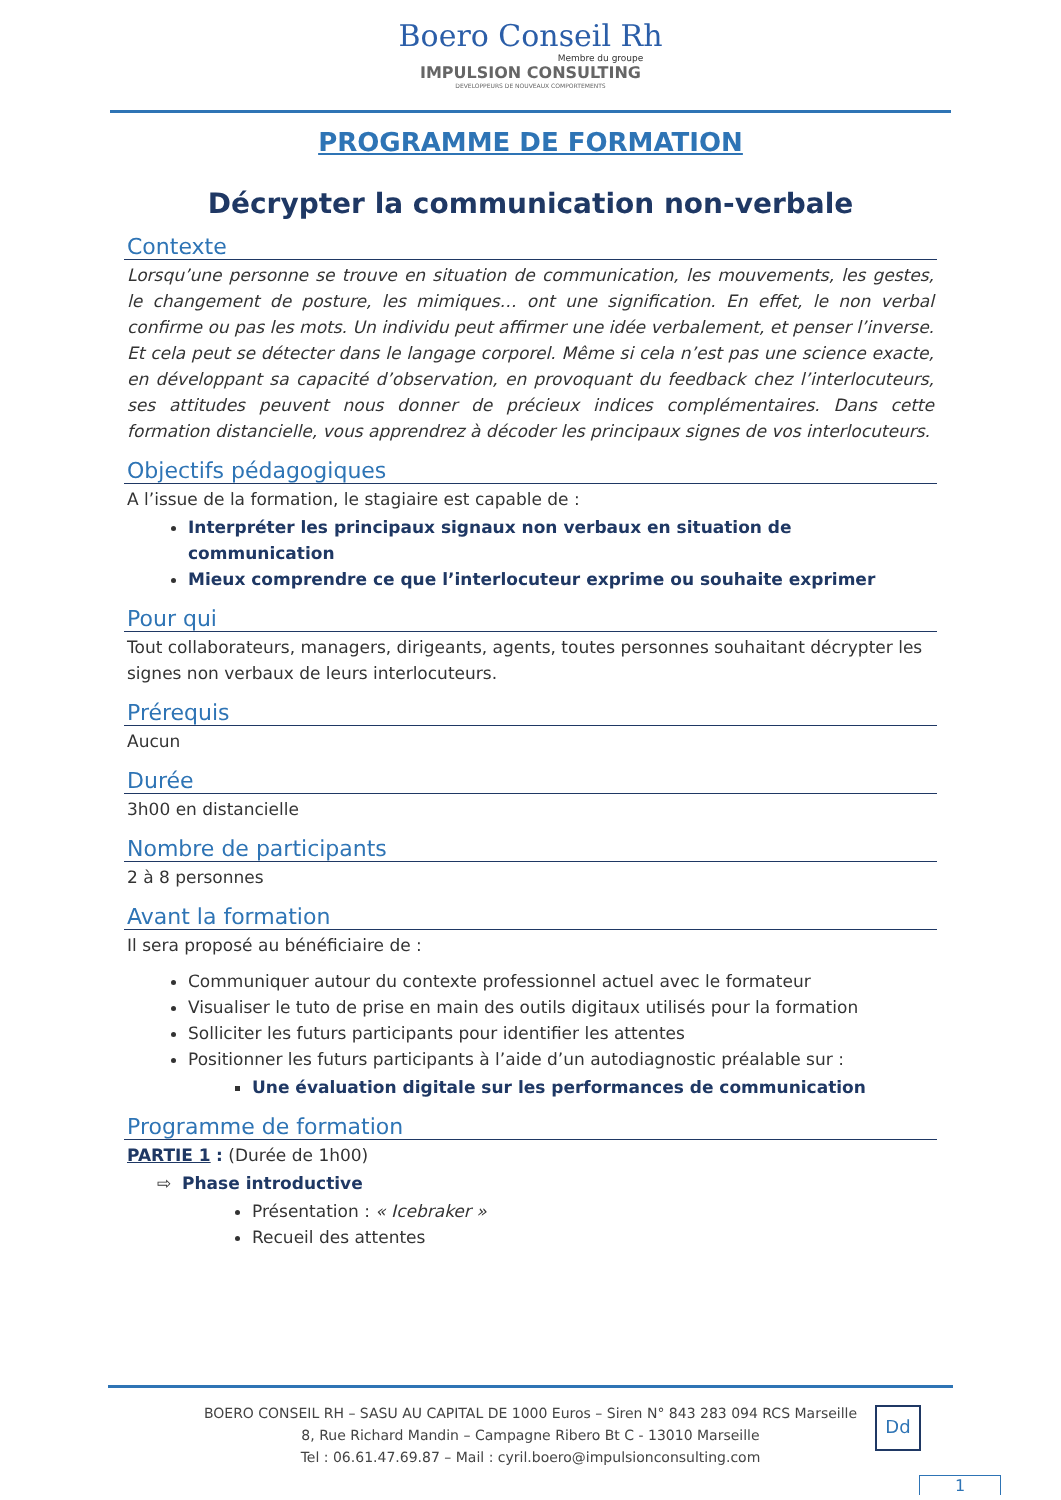Boero Conseil Rh
Membre du groupe
IMPULSION CONSULTING
DEVELOPPEURS DE NOUVEAUX COMPORTEMENTS
PROGRAMME DE FORMATION
Décrypter la communication non-verbale
Contexte
Lorsqu’une personne se trouve en situation de communication, les mouvements, les gestes, le changement de posture, les mimiques… ont une signification. En effet, le non verbal confirme ou pas les mots. Un individu peut affirmer une idée verbalement, et penser l’inverse. Et cela peut se détecter dans le langage corporel. Même si cela n’est pas une science exacte, en développant sa capacité d’observation, en provoquant du feedback chez l’interlocuteurs, ses attitudes peuvent nous donner de précieux indices complémentaires. Dans cette formation distancielle, vous apprendrez à décoder les principaux signes de vos interlocuteurs.
Objectifs pédagogiques
A l’issue de la formation, le stagiaire est capable de :
Interpréter les principaux signaux non verbaux en situation de communication
Mieux comprendre ce que l’interlocuteur exprime ou souhaite exprimer
Pour qui
Tout collaborateurs, managers, dirigeants, agents, toutes personnes souhaitant décrypter les signes non verbaux de leurs interlocuteurs.
Prérequis
Aucun
Durée
3h00 en distancielle
Nombre de participants
2 à 8 personnes
Avant la formation
Il sera proposé au bénéficiaire de :
Communiquer autour du contexte professionnel actuel avec le formateur
Visualiser le tuto de prise en main des outils digitaux utilisés pour la formation
Solliciter les futurs participants pour identifier les attentes
Positionner les futurs participants à l’aide d’un autodiagnostic préalable sur :
Une évaluation digitale sur les performances de communication
Programme de formation
PARTIE 1 : (Durée de 1h00)
⇨ Phase introductive
Présentation : « Icebraker »
Recueil des attentes
BOERO CONSEIL RH – SASU AU CAPITAL DE 1000 Euros – Siren N° 843 283 094 RCS Marseille
8, Rue Richard Mandin – Campagne Ribero Bt C - 13010 Marseille
Tel : 06.61.47.69.87 – Mail : cyril.boero@impulsionconsulting.com
Dd
1